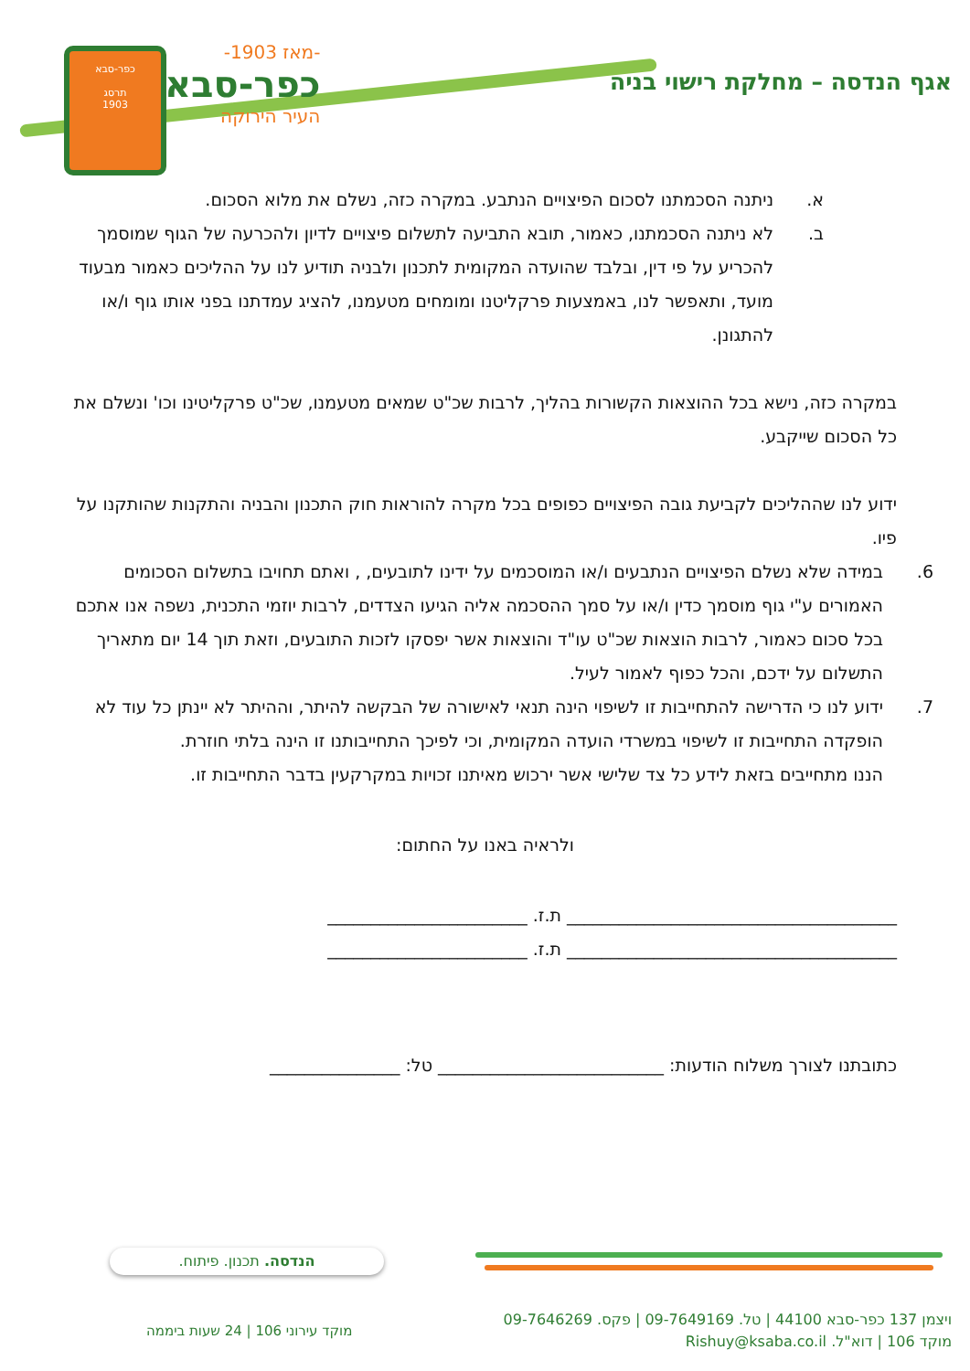כפר-סבא
תרסג
1903
-מאז 1903-
כפר-סבא
העיר הירוקה
אגף הנדסה – מחלקת רישוי בניה
א. ניתנה הסכמתנו לסכום הפיצויים הנתבע. במקרה כזה, נשלם את מלוא הסכום.
ב. לא ניתנה הסכמתנו, כאמור, תובא התביעה לתשלום פיצויים לדיון ולהכרעה של הגוף שמוסמך להכריע על פי דין, ובלבד שהועדה המקומית לתכנון ולבניה תודיע לנו על ההליכים כאמור מבעוד מועד, ותאפשר לנו, באמצעות פרקליטנו ומומחים מטעמנו, להציג עמדתנו בפני אותו גוף ו/או להתגונן.
במקרה כזה, נישא בכל ההוצאות הקשורות בהליך, לרבות שכ"ט שמאים מטעמנו, שכ"ט פרקליטינו וכו' ונשלם את כל הסכום שייקבע.
ידוע לנו שההליכים לקביעת גובה הפיצויים כפופים בכל מקרה להוראות חוק התכנון והבניה והתקנות שהותקנו על פיו.
6. במידה שלא נשלם הפיצויים הנתבעים ו/או המוסכמים על ידינו לתובעים, , ואתם תחויבו בתשלום הסכומים האמורים ע"י גוף מוסמך כדין ו/או על סמך ההסכמה אליה הגיעו הצדדים, לרבות יוזמי התכנית, נשפה אנו אתכם בכל סכום כאמור, לרבות הוצאות שכ"ט עו"ד והוצאות אשר יפסקו לזכות התובעים, וזאת תוך 14 יום מתאריך התשלום על ידכם, והכל כפוף לאמור לעיל.
7. ידוע לנו כי הדרישה להתחייבות זו לשיפוי הינה תנאי לאישורה של הבקשה להיתר, וההיתר לא יינתן כל עוד לא הופקדה התחייבות זו לשיפוי במשרדי הועדה המקומית, וכי לפיכך התחייבותנו זו הינה בלתי חוזרת.
הננו מתחייבים בזאת לידע כל צד שלישי אשר ירכוש מאיתנו זכויות במקרקעין בדבר התחייבות זו.
ולראיה באנו על החתום:
______________________________________ ת.ז. _______________________
______________________________________ ת.ז. _______________________
כתובתנו לצורך משלוח הודעות: __________________________ טל: _______________
הנדסה. תכנון. פיתוח.
מוקד עירוני 106 | 24 שעות ביממה
ויצמן 137 כפר-סבא 44100 | טל. 09-7649169 | פקס. 09-7646269
מוקד 106 | דוא"ל. Rishuy@ksaba.co.il